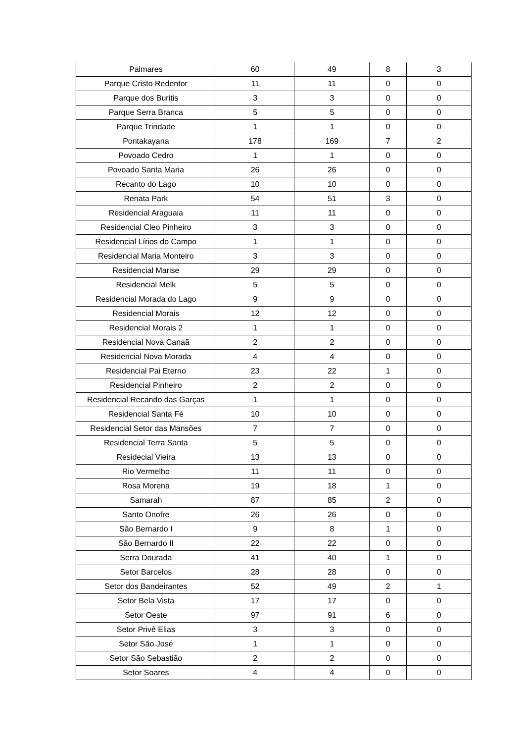| Palmares | 60 | 49 | 8 | 3 |
| Parque Cristo Redentor | 11 | 11 | 0 | 0 |
| Parque dos Buritis | 3 | 3 | 0 | 0 |
| Parque Serra Branca | 5 | 5 | 0 | 0 |
| Parque Trindade | 1 | 1 | 0 | 0 |
| Pontakayana | 178 | 169 | 7 | 2 |
| Povoado Cedro | 1 | 1 | 0 | 0 |
| Povoado Santa Maria | 26 | 26 | 0 | 0 |
| Recanto do Lago | 10 | 10 | 0 | 0 |
| Renata Park | 54 | 51 | 3 | 0 |
| Residencial Araguaia | 11 | 11 | 0 | 0 |
| Residencial Cleo Pinheiro | 3 | 3 | 0 | 0 |
| Residencial Lírios do Campo | 1 | 1 | 0 | 0 |
| Residencial Maria Monteiro | 3 | 3 | 0 | 0 |
| Residencial Marise | 29 | 29 | 0 | 0 |
| Residencial Melk | 5 | 5 | 0 | 0 |
| Residencial Morada do Lago | 9 | 9 | 0 | 0 |
| Residencial Morais | 12 | 12 | 0 | 0 |
| Residencial Morais 2 | 1 | 1 | 0 | 0 |
| Residencial Nova Canaã | 2 | 2 | 0 | 0 |
| Residencial Nova Morada | 4 | 4 | 0 | 0 |
| Residencial Pai Eterno | 23 | 22 | 1 | 0 |
| Residencial Pinheiro | 2 | 2 | 0 | 0 |
| Residencial Recando das Garças | 1 | 1 | 0 | 0 |
| Residencial Santa Fé | 10 | 10 | 0 | 0 |
| Residencial Setor das Mansões | 7 | 7 | 0 | 0 |
| Residencial Terra Santa | 5 | 5 | 0 | 0 |
| Residecial Vieira | 13 | 13 | 0 | 0 |
| Rio Vermelho | 11 | 11 | 0 | 0 |
| Rosa Morena | 19 | 18 | 1 | 0 |
| Samarah | 87 | 85 | 2 | 0 |
| Santo Onofre | 26 | 26 | 0 | 0 |
| São Bernardo I | 9 | 8 | 1 | 0 |
| São Bernardo II | 22 | 22 | 0 | 0 |
| Serra Dourada | 41 | 40 | 1 | 0 |
| Setor Barcelos | 28 | 28 | 0 | 0 |
| Setor dos Bandeirantes | 52 | 49 | 2 | 1 |
| Setor Bela Vista | 17 | 17 | 0 | 0 |
| Setor Oeste | 97 | 91 | 6 | 0 |
| Setor Privê Elias | 3 | 3 | 0 | 0 |
| Setor São José | 1 | 1 | 0 | 0 |
| Setor São Sebastião | 2 | 2 | 0 | 0 |
| Setor Soares | 4 | 4 | 0 | 0 |